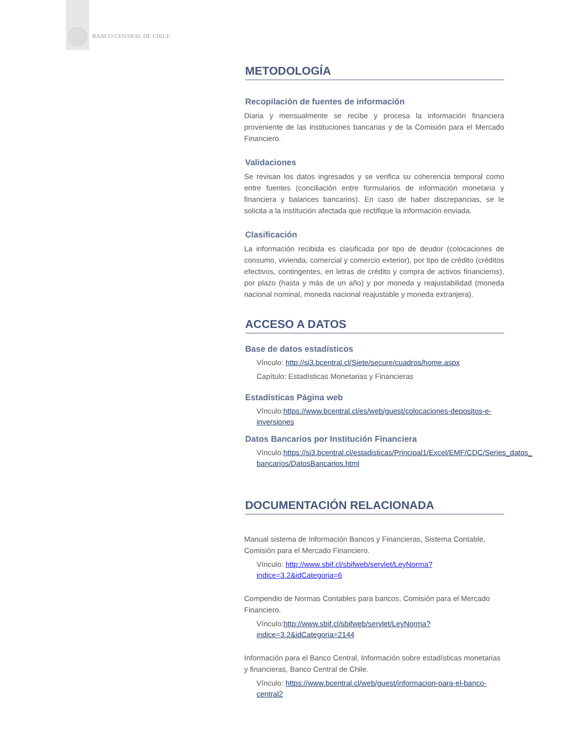BANCO CENTRAL DE CHILE
METODOLOGÍA
Recopilación de fuentes de información
Diaria y mensualmente se recibe y procesa la información financiera proveniente de las instituciones bancarias y de la Comisión para el Mercado Financiero.
Validaciones
Se revisan los datos ingresados y se verifica su coherencia temporal como entre fuentes (conciliación entre formularios de información monetaria y financiera y balances bancarios). En caso de haber discrepancias, se le solicita a la institución afectada que rectifique la información enviada.
Clasificación
La información recibida es clasificada por tipo de deudor (colocaciones de consumo, vivienda, comercial y comercio exterior), por tipo de crédito (créditos efectivos, contingentes, en letras de crédito y compra de activos financieros), por plazo (hasta y más de un año) y por moneda y reajustabilidad (moneda nacional nominal, moneda nacional reajustable y moneda extranjera).
ACCESO A DATOS
Base de datos estadísticos
Vínculo: http://si3.bcentral.cl/Siete/secure/cuadros/home.aspx
Capítulo: Estadísticas Monetarias y Financieras
Estadísticas Página web
Vínculo:https://www.bcentral.cl/es/web/guest/colocaciones-depositos-e-inversiones
Datos Bancarios por Institución Financiera
Vínculo:https://si3.bcentral.cl/estadisticas/Principal1/Excel/EMF/CDC/Series_datos_ bancarios/DatosBancarios.html
DOCUMENTACIÓN RELACIONADA
Manual sistema de Información Bancos y Financieras, Sistema Contable, Comisión para el Mercado Financiero.
Vínculo: http://www.sbif.cl/sbifweb/servlet/LeyNorma?indice=3.2&idCategoria=6
Compendio de Normas Contables para bancos, Comisión para el Mercado Financiero.
Vínculo:http://www.sbif.cl/sbifweb/servlet/LeyNorma?indice=3.2&idCategoria=2144
Información para el Banco Central, Información sobre estadísticas monetarias y financieras, Banco Central de Chile.
Vínculo: https://www.bcentral.cl/web/guest/informacion-para-el-banco-central2